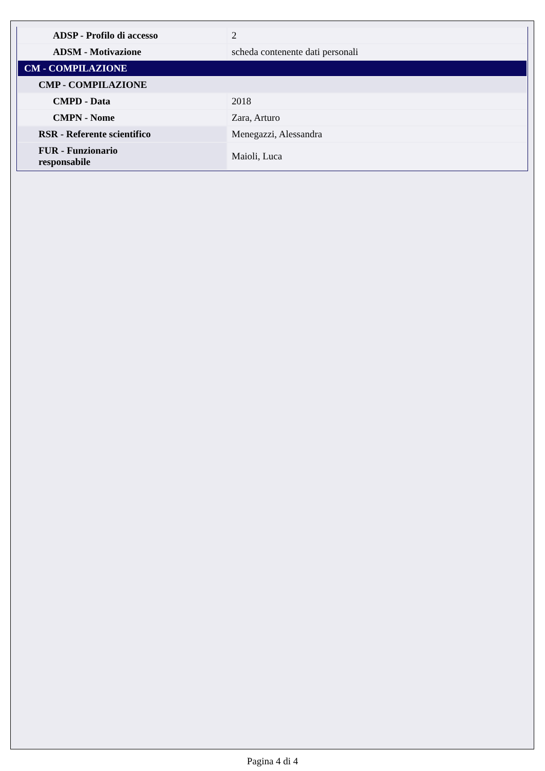| ADSP - Profilo di accesso | 2 |
| ADSM - Motivazione | scheda contenente dati personali |
| CM - COMPILAZIONE | |
| CMP - COMPILAZIONE | |
| CMPD - Data | 2018 |
| CMPN - Nome | Zara, Arturo |
| RSR - Referente scientifico | Menegazzi, Alessandra |
| FUR - Funzionario responsabile | Maioli, Luca |
Pagina 4 di 4